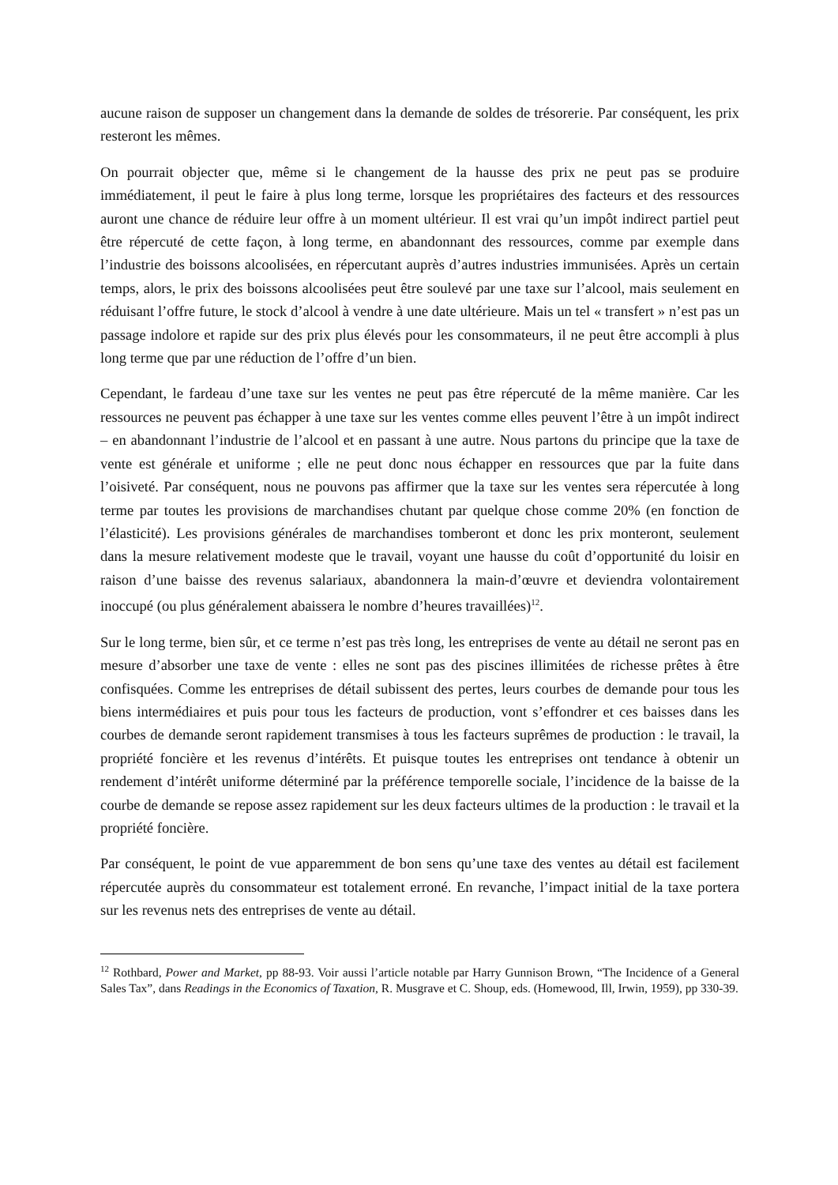aucune raison de supposer un changement dans la demande de soldes de trésorerie. Par conséquent, les prix resteront les mêmes.
On pourrait objecter que, même si le changement de la hausse des prix ne peut pas se produire immédiatement, il peut le faire à plus long terme, lorsque les propriétaires des facteurs et des ressources auront une chance de réduire leur offre à un moment ultérieur. Il est vrai qu’un impôt indirect partiel peut être répercuté de cette façon, à long terme, en abandonnant des ressources, comme par exemple dans l’industrie des boissons alcoolisées, en répercutant auprès d’autres industries immunisées. Après un certain temps, alors, le prix des boissons alcoolisées peut être soulevé par une taxe sur l’alcool, mais seulement en réduisant l’offre future, le stock d’alcool à vendre à une date ultérieure. Mais un tel « transfert » n’est pas un passage indolore et rapide sur des prix plus élevés pour les consommateurs, il ne peut être accompli à plus long terme que par une réduction de l’offre d’un bien.
Cependant, le fardeau d’une taxe sur les ventes ne peut pas être répercuté de la même manière. Car les ressources ne peuvent pas échapper à une taxe sur les ventes comme elles peuvent l’être à un impôt indirect – en abandonnant l’industrie de l’alcool et en passant à une autre. Nous partons du principe que la taxe de vente est générale et uniforme ; elle ne peut donc nous échapper en ressources que par la fuite dans l’oisiveté. Par conséquent, nous ne pouvons pas affirmer que la taxe sur les ventes sera répercutée à long terme par toutes les provisions de marchandises chutant par quelque chose comme 20% (en fonction de l’élasticité). Les provisions générales de marchandises tomberont et donc les prix monteront, seulement dans la mesure relativement modeste que le travail, voyant une hausse du coût d’opportunité du loisir en raison d’une baisse des revenus salariaux, abandonnera la main-d’œuvre et deviendra volontairement inoccupé (ou plus généralement abaissera le nombre d’heures travaillées)<sup>12</sup>.
Sur le long terme, bien sûr, et ce terme n’est pas très long, les entreprises de vente au détail ne seront pas en mesure d’absorber une taxe de vente : elles ne sont pas des piscines illimitées de richesse prêtes à être confisquées. Comme les entreprises de détail subissent des pertes, leurs courbes de demande pour tous les biens intermédiaires et puis pour tous les facteurs de production, vont s’effondrer et ces baisses dans les courbes de demande seront rapidement transmises à tous les facteurs suprêmes de production : le travail, la propriété foncière et les revenus d’intérêts. Et puisque toutes les entreprises ont tendance à obtenir un rendement d’intérêt uniforme déterminé par la préférence temporelle sociale, l’incidence de la baisse de la courbe de demande se repose assez rapidement sur les deux facteurs ultimes de la production : le travail et la propriété foncière.
Par conséquent, le point de vue apparemment de bon sens qu’une taxe des ventes au détail est facilement répercutée auprès du consommateur est totalement erroné. En revanche, l’impact initial de la taxe portera sur les revenus nets des entreprises de vente au détail.
<sup>12</sup> Rothbard, Power and Market, pp 88-93. Voir aussi l’article notable par Harry Gunnison Brown, “The Incidence of a General Sales Tax”, dans Readings in the Economics of Taxation, R. Musgrave et C. Shoup, eds. (Homewood, Ill, Irwin, 1959), pp 330-39.